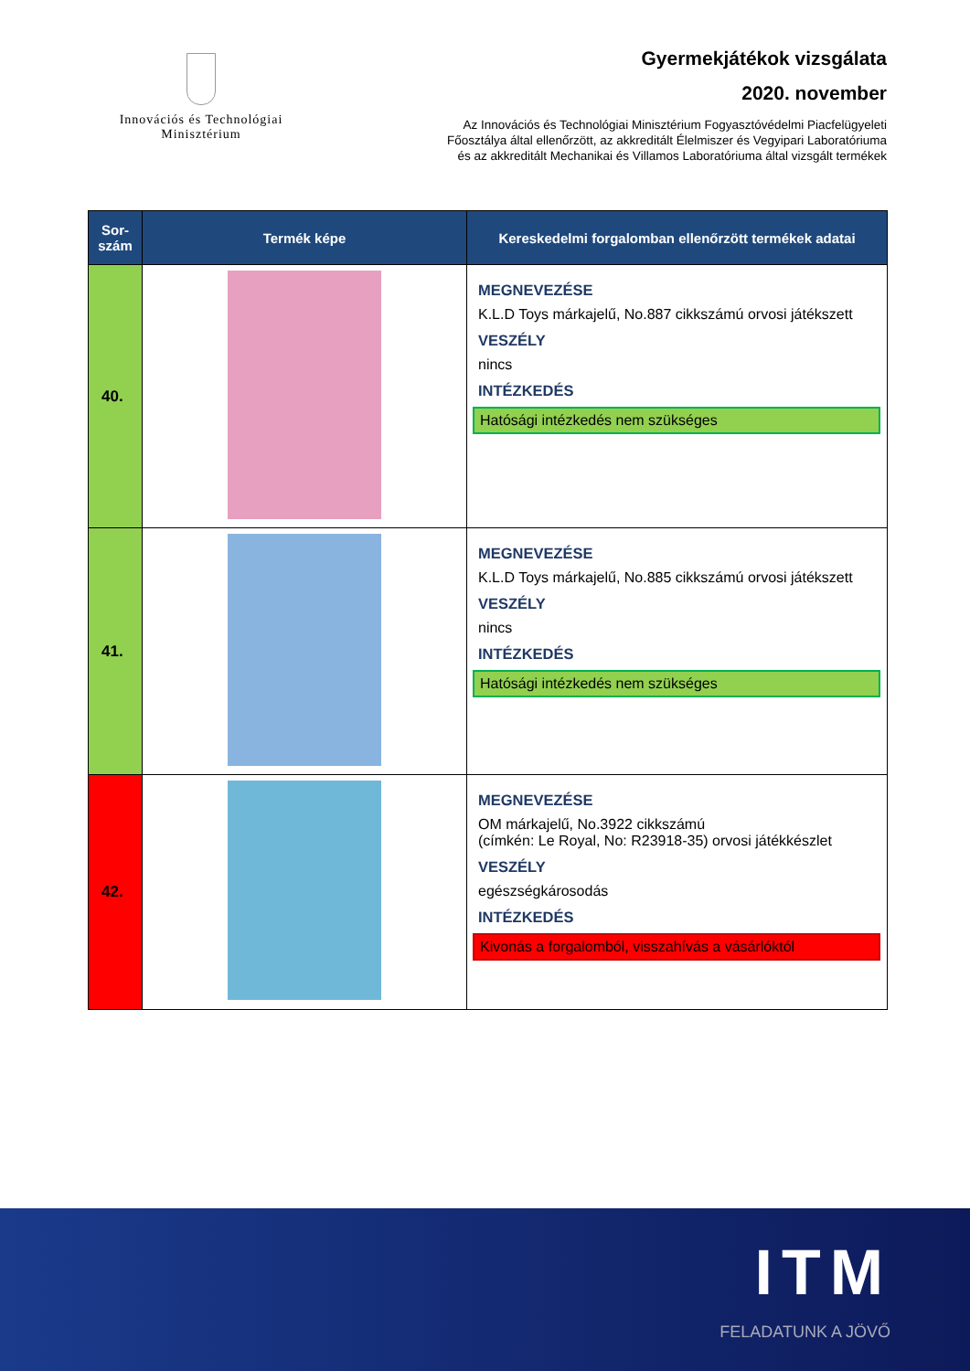Innovációs és Technológiai
Minisztérium
Gyermekjátékok vizsgálata
2020. november
Az Innovációs és Technológiai Minisztérium Fogyasztóvédelmi Piacfelügyeleti
Főosztálya által ellenőrzött, az akkreditált Élelmiszer és Vegyipari Laboratóriuma
és az akkreditált Mechanikai és Villamos Laboratóriuma által vizsgált termékek
| Sor- szám | Termék képe | Kereskedelmi forgalomban ellenőrzött termékek adatai |
| --- | --- | --- |
| 40. | | MEGNEVEZÉSE K.L.D Toys márkajelű, No.887 cikkszámú orvosi játékszett VESZÉLY nincs INTÉZKEDÉS Hatósági intézkedés nem szükséges |
| 41. | | MEGNEVEZÉSE K.L.D Toys márkajelű, No.885 cikkszámú orvosi játékszett VESZÉLY nincs INTÉZKEDÉS Hatósági intézkedés nem szükséges |
| 42. | | MEGNEVEZÉSE OM márkajelű, No.3922 cikkszámú (címkén: Le Royal, No: R23918-35) orvosi játékkészlet VESZÉLY egészségkárosodás INTÉZKEDÉS Kivonás a forgalomból, visszahívás a vásárlóktól |
ITM
FELADATUNK A JÖVŐ